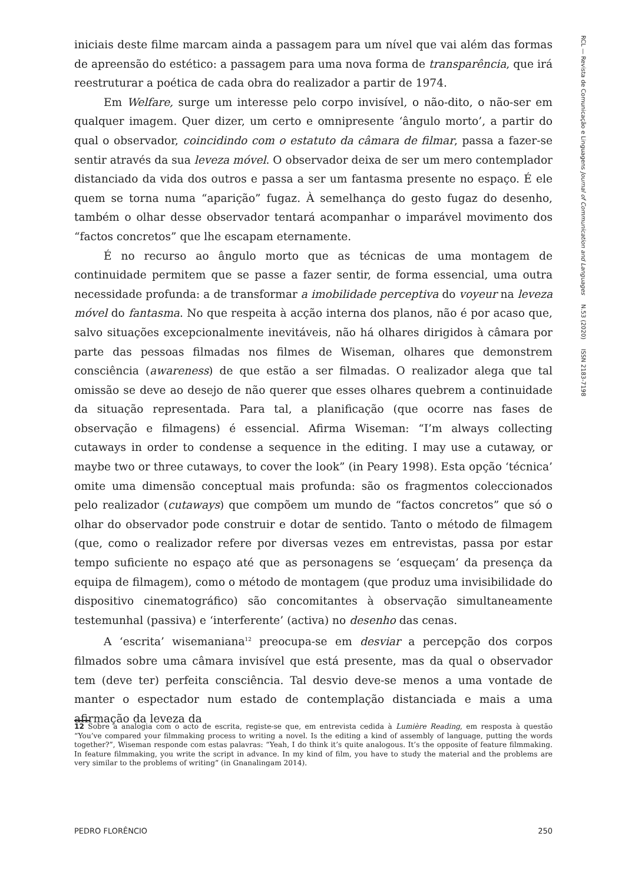RCL — Revista de Comunicação e Linguagens Journal of Communication and Languages N.53 (2020) ISSN 2183-7198
iniciais deste filme marcam ainda a passagem para um nível que vai além das formas de apreensão do estético: a passagem para uma nova forma de transparência, que irá reestruturar a poética de cada obra do realizador a partir de 1974.
Em Welfare, surge um interesse pelo corpo invisível, o não-dito, o não-ser em qualquer imagem. Quer dizer, um certo e omnipresente ‘ângulo morto’, a partir do qual o observador, coincidindo com o estatuto da câmara de filmar, passa a fazer-se sentir através da sua leveza móvel. O observador deixa de ser um mero contemplador distanciado da vida dos outros e passa a ser um fantasma presente no espaço. É ele quem se torna numa “aparição” fugaz. À semelhança do gesto fugaz do desenho, também o olhar desse observador tentará acompanhar o imparável movimento dos “factos concretos” que lhe escapam eternamente.
É no recurso ao ângulo morto que as técnicas de uma montagem de continuidade permitem que se passe a fazer sentir, de forma essencial, uma outra necessidade profunda: a de transformar a imobilidade perceptiva do voyeur na leveza móvel do fantasma. No que respeita à acção interna dos planos, não é por acaso que, salvo situações excepcionalmente inevitáveis, não há olhares dirigidos à câmara por parte das pessoas filmadas nos filmes de Wiseman, olhares que demonstrem consciência (awareness) de que estão a ser filmadas. O realizador alega que tal omissão se deve ao desejo de não querer que esses olhares quebrem a continuidade da situação representada. Para tal, a planificação (que ocorre nas fases de observação e filmagens) é essencial. Afirma Wiseman: “I’m always collecting cutaways in order to condense a sequence in the editing. I may use a cutaway, or maybe two or three cutaways, to cover the look” (in Peary 1998). Esta opção ‘técnica’ omite uma dimensão conceptual mais profunda: são os fragmentos coleccionados pelo realizador (cutaways) que compõem um mundo de “factos concretos” que só o olhar do observador pode construir e dotar de sentido. Tanto o método de filmagem (que, como o realizador refere por diversas vezes em entrevistas, passa por estar tempo suficiente no espaço até que as personagens se ‘esqueçam’ da presença da equipa de filmagem), como o método de montagem (que produz uma invisibilidade do dispositivo cinematográfico) são concomitantes à observação simultaneamente testemunhal (passiva) e ‘interferente’ (activa) no desenho das cenas.
A ‘escrita’ wisemaniana<sup>12</sup> preocupa-se em desviar a percepção dos corpos filmados sobre uma câmara invisível que está presente, mas da qual o observador tem (deve ter) perfeita consciência. Tal desvio deve-se menos a uma vontade de manter o espectador num estado de contemplação distanciada e mais a uma afirmação da leveza da
12 Sobre a analogia com o acto de escrita, registe-se que, em entrevista cedida à Lumière Reading, em resposta à questão “You’ve compared your filmmaking process to writing a novel. Is the editing a kind of assembly of language, putting the words together?”, Wiseman responde com estas palavras: “Yeah, I do think it’s quite analogous. It’s the opposite of feature filmmaking. In feature filmmaking, you write the script in advance. In my kind of film, you have to study the material and the problems are very similar to the problems of writing” (in Gnanalingam 2014).
PEDRO FLORÊNCIO 250